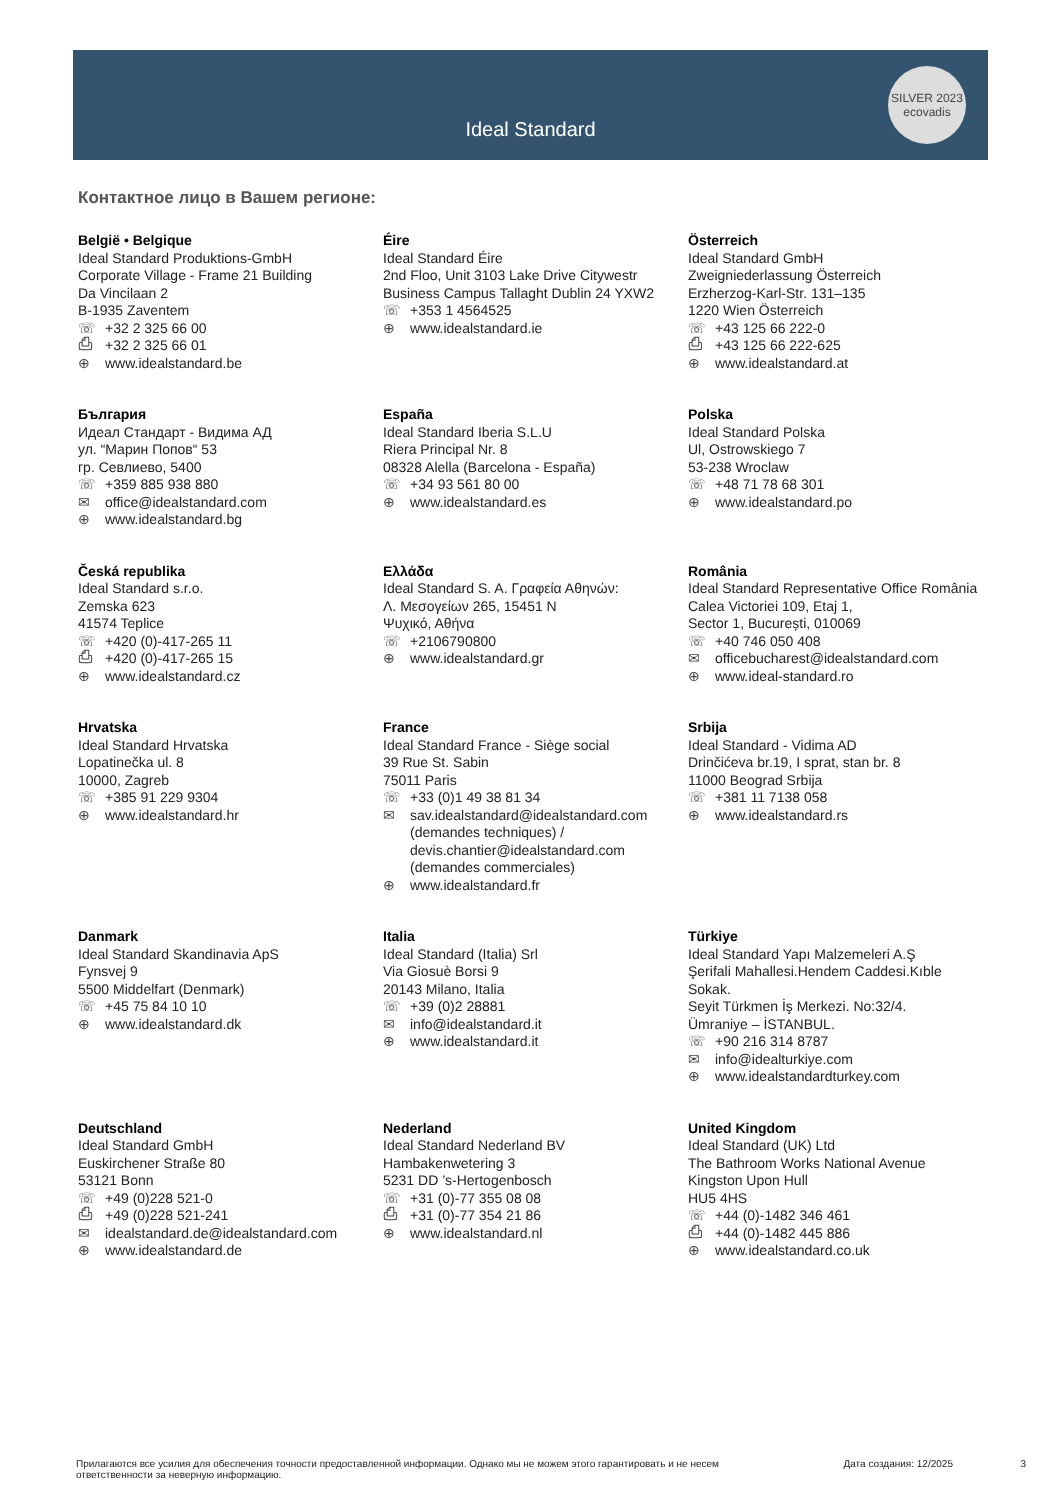Ideal Standard
SILVER 2023 ecovadis
Контактное лицо в Вашем регионе:
België • Belgique
Ideal Standard Produktions-GmbH
Corporate Village - Frame 21 Building
Da Vincilaan 2
B-1935 Zaventem
☏ +32 2 325 66 00
⎙ +32 2 325 66 01
⊕ www.idealstandard.be
Éire
Ideal Standard Éire
2nd Floo, Unit 3103 Lake Drive Citywestr
Business Campus Tallaght Dublin 24 YXW2
☏ +353 1 4564525
⊕ www.idealstandard.ie
Österreich
Ideal Standard GmbH
Zweigniederlassung Österreich
Erzherzog-Karl-Str. 131–135
1220 Wien Österreich
☏ +43 125 66 222-0
⎙ +43 125 66 222-625
⊕ www.idealstandard.at
България
Идеал Стандарт - Видима АД
ул. “Марин Попов“ 53
гр. Севлиево, 5400
☏ +359 885 938 880
✉ office@idealstandard.com
⊕ www.idealstandard.bg
España
Ideal Standard Iberia S.L.U
Riera Principal Nr. 8
08328 Alella (Barcelona - España)
☏ +34 93 561 80 00
⊕ www.idealstandard.es
Polska
Ideal Standard Polska
Ul, Ostrowskiego 7
53-238 Wroclaw
☏ +48 71 78 68 301
⊕ www.idealstandard.po
Česká republika
Ideal Standard s.r.o.
Zemska 623
41574 Teplice
☏ +420 (0)-417-265 11
⎙ +420 (0)-417-265 15
⊕ www.idealstandard.cz
Ελλάδα
Ideal Standard S. A. Γραφεία Αθηνών:
Λ. Μεσογείων 265, 15451 Ν
Ψυχικό, Αθήνα
☏ +2106790800
⊕ www.idealstandard.gr
România
Ideal Standard Representative Office România
Calea Victoriei 109, Etaj 1,
Sector 1, București, 010069
☏ +40 746 050 408
✉ officebucharest@idealstandard.com
⊕ www.ideal-standard.ro
Hrvatska
Ideal Standard Hrvatska
Lopatinečka ul. 8
10000, Zagreb
☏ +385 91 229 9304
⊕ www.idealstandard.hr
France
Ideal Standard France - Siège social
39 Rue St. Sabin
75011 Paris
☏ +33 (0)1 49 38 81 34
✉ sav.idealstandard@idealstandard.com
(demandes techniques) /
devis.chantier@idealstandard.com
(demandes commerciales)
⊕ www.idealstandard.fr
Srbija
Ideal Standard - Vidima AD
Drinčićeva br.19, I sprat, stan br. 8
11000 Beograd Srbija
☏ +381 11 7138 058
⊕ www.idealstandard.rs
Danmark
Ideal Standard Skandinavia ApS
Fynsvej 9
5500 Middelfart (Denmark)
☏ +45 75 84 10 10
⊕ www.idealstandard.dk
Italia
Ideal Standard (Italia) Srl
Via Giosuè Borsi 9
20143 Milano, Italia
☏ +39 (0)2 28881
✉ info@idealstandard.it
⊕ www.idealstandard.it
Türkiye
Ideal Standard Yapı Malzemeleri A.Ş
Şerifali Mahallesi.Hendem Caddesi.Kıble Sokak.
Seyit Türkmen İş Merkezi. No:32/4.
Ümraniye – İSTANBUL.
☏ +90 216 314 8787
✉ info@idealturkiye.com
⊕ www.idealstandardturkey.com
Deutschland
Ideal Standard GmbH
Euskirchener Straße 80
53121 Bonn
☏ +49 (0)228 521-0
⎙ +49 (0)228 521-241
✉ idealstandard.de@idealstandard.com
⊕ www.idealstandard.de
Nederland
Ideal Standard Nederland BV
Hambakenwetering 3
5231 DD ’s-Hertogenbosch
☏ +31 (0)-77 355 08 08
⎙ +31 (0)-77 354 21 86
⊕ www.idealstandard.nl
United Kingdom
Ideal Standard (UK) Ltd
The Bathroom Works National Avenue
Kingston Upon Hull
HU5 4HS
☏ +44 (0)-1482 346 461
⎙ +44 (0)-1482 445 886
⊕ www.idealstandard.co.uk
Прилагаются все усилия для обеспечения точности предоставленной информации. Однако мы не можем этого гарантировать и не несем ответственности за неверную информацию.
Дата создания: 12/2025 3